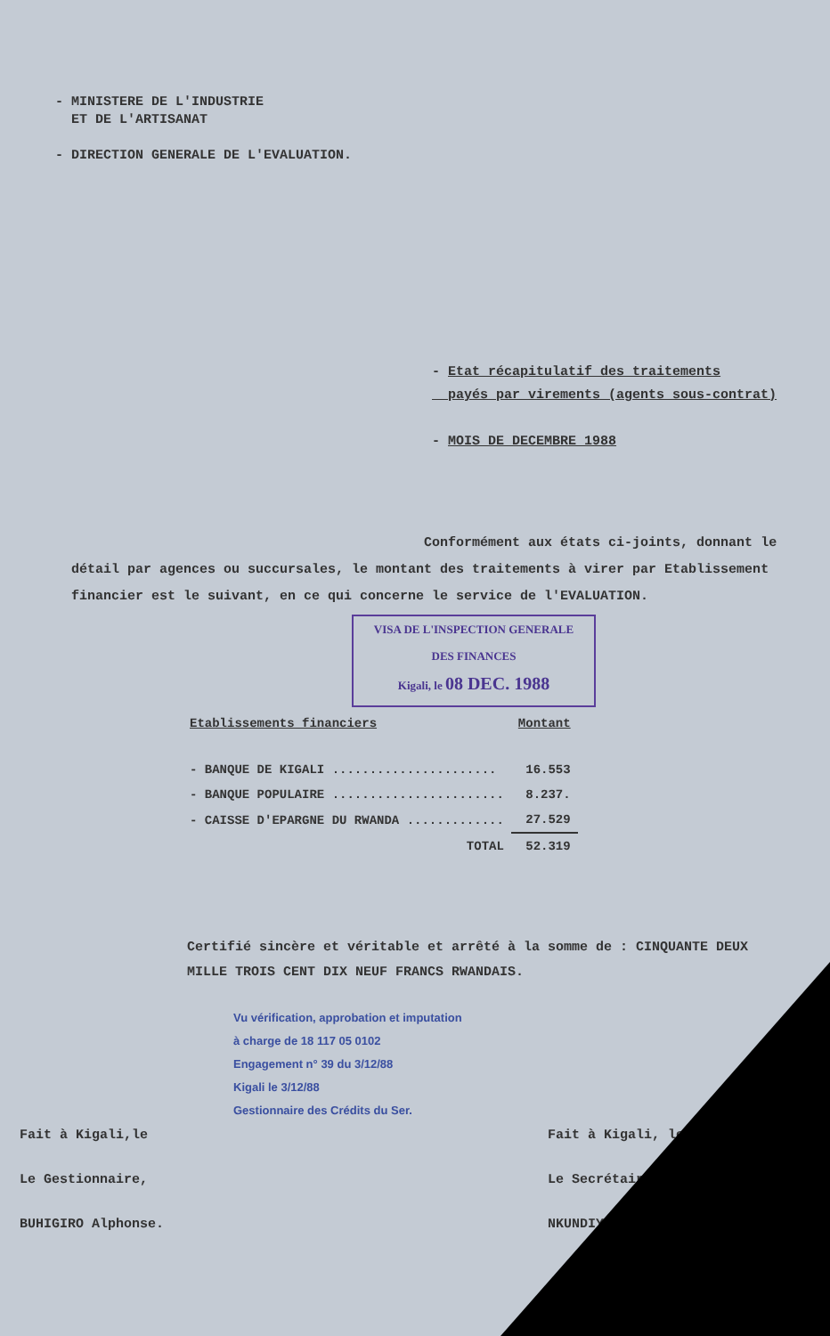- MINISTERE DE L'INDUSTRIE
ET DE L'ARTISANAT
- DIRECTION GENERALE DE L'EVALUATION.
- Etat récapitulatif des traitements
payés par virements (agents sous-contrat)
- MOIS DE DECEMBRE 1988
Conformément aux états ci-joints, donnant le détail par agences ou succursales, le montant des traitements à virer par Etablissement financier est le suivant, en ce qui concerne le service de l'EVALUATION.
VISA DE L'INSPECTION GENERALE
DES FINANCES
Kigali, le 08 DEC. 1988
| Etablissements financiers | Montant |
| --- | --- |
| - BANQUE DE KIGALI ...................... | 16.553 |
| - BANQUE POPULAIRE ....................... | 8.237. |
| - CAISSE D'EPARGNE DU RWANDA ............. | 27.529 |
| TOTAL | 52.319 |
Certifié sincère et véritable et arrêté à la somme de : CINQUANTE DEUX MILLE TROIS CENT DIX NEUF FRANCS RWANDAIS.
Vu vérification, approbation et imputation
à charge de 18 117 05 0102
Engagement n° 39 du 3/12/88
Kigali le 3/12/88
Gestionnaire des Crédits du Ser.
Fait à Kigali,le
Le Gestionnaire,
BUHIGIRO Alphonse.
Fait à Kigali, le
Le Secrétaire
NKUNDIYE